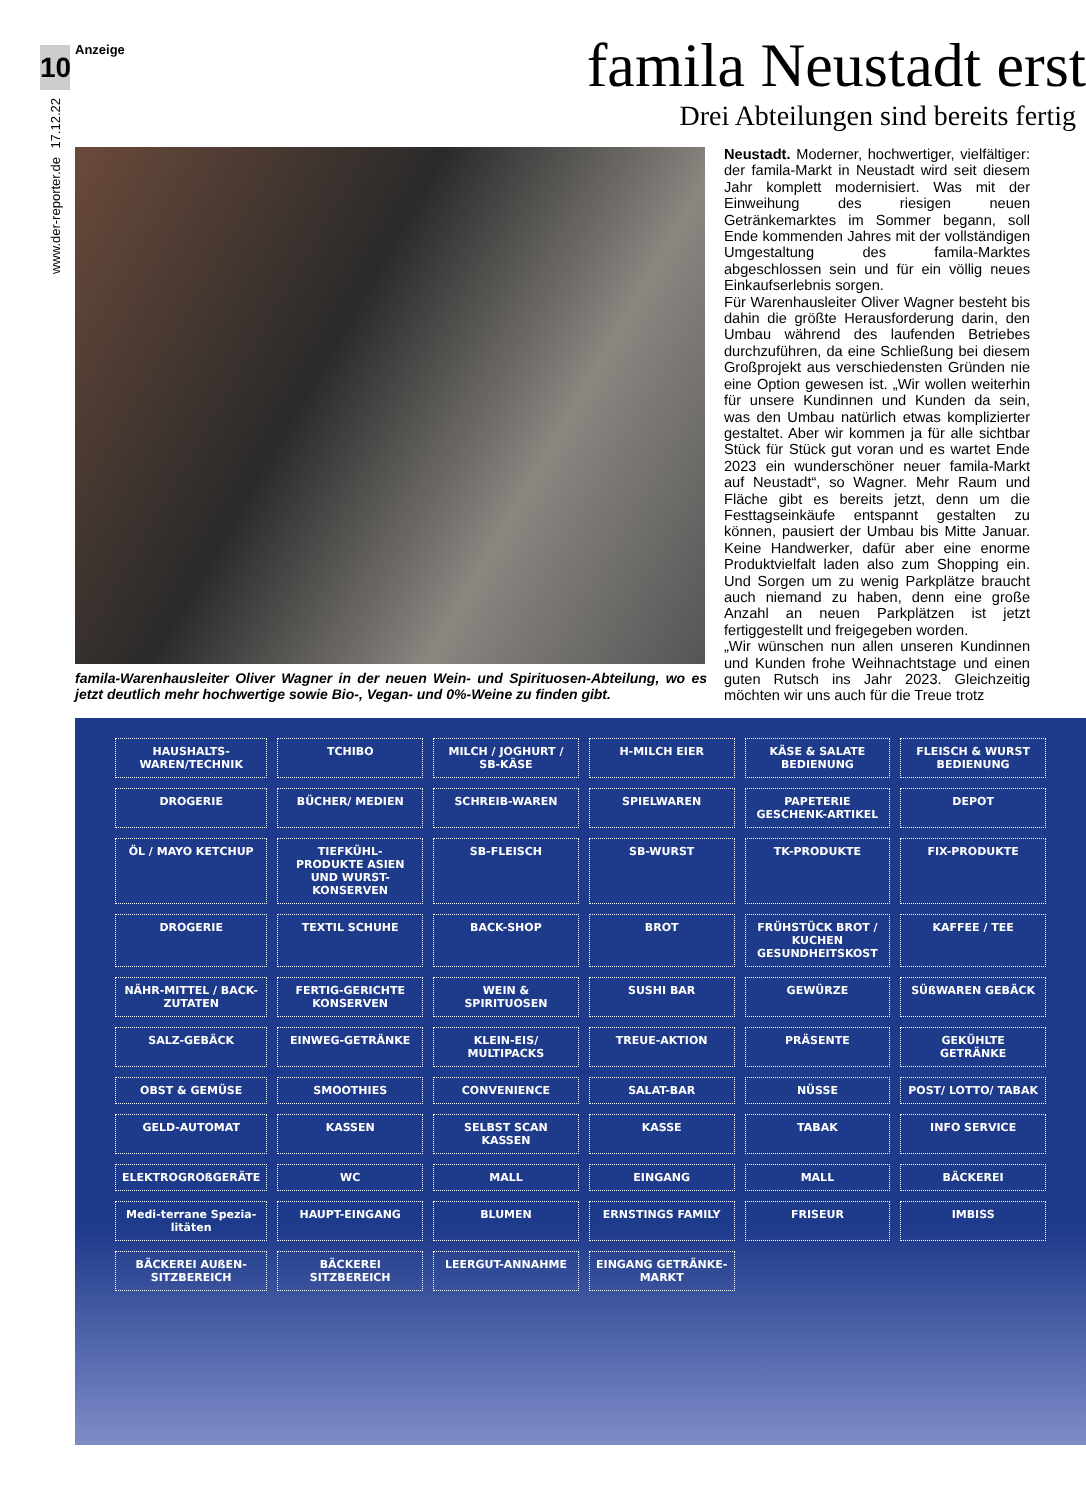10
17.12.22
www.der-reporter.de
Anzeige famila Neustadt erst
Drei Abteilungen sind bereits fertig
famila-Warenhausleiter Oliver Wagner in der neuen Wein- und Spirituosen-Abteilung, wo es jetzt deutlich mehr hochwertige sowie Bio-, Vegan- und 0%-Weine zu finden gibt.
Neustadt. Moderner, hochwertiger, vielfältiger: der famila-Markt in Neustadt wird seit diesem Jahr komplett modernisiert. Was mit der Einweihung des riesigen neuen Getränkemarktes im Sommer begann, soll Ende kommenden Jahres mit der vollständigen Umgestaltung des famila-Marktes abgeschlossen sein und für ein völlig neues Einkaufserlebnis sorgen.
Für Warenhausleiter Oliver Wagner besteht bis dahin die größte Herausforderung darin, den Umbau während des laufenden Betriebes durchzuführen, da eine Schließung bei diesem Großprojekt aus verschiedensten Gründen nie eine Option gewesen ist. „Wir wollen weiterhin für unsere Kundinnen und Kunden da sein, was den Umbau natürlich etwas komplizierter gestaltet. Aber wir kommen ja für alle sichtbar Stück für Stück gut voran und es wartet Ende 2023 ein wunderschöner neuer famila-Markt auf Neustadt“, so Wagner. Mehr Raum und Fläche gibt es bereits jetzt, denn um die Festtagseinkäufe entspannt gestalten zu können, pausiert der Umbau bis Mitte Januar. Keine Handwerker, dafür aber eine enorme Produktvielfalt laden also zum Shopping ein. Und Sorgen um zu wenig Parkplätze braucht auch niemand zu haben, denn eine große Anzahl an neuen Parkplätzen ist jetzt fertiggestellt und freigegeben worden.
„Wir wünschen nun allen unseren Kundinnen und Kunden frohe Weihnachtstage und einen guten Rutsch ins Jahr 2023. Gleichzeitig möchten wir uns auch für die Treue trotz
HAUSHALTS-WAREN/TECHNIK
TCHIBO
MILCH / JOGHURT / SB-KÄSE
H-MILCH EIER
KÄSE & SALATE BEDIENUNG
FLEISCH & WURST BEDIENUNG
DROGERIE
BÜCHER/ MEDIEN
SCHREIB-WAREN
SPIELWAREN
PAPETERIE GESCHENK-ARTIKEL
DEPOT
ÖL / MAYO KETCHUP
TIEFKÜHL-PRODUKTE ASIEN UND WURST-KONSERVEN
SB-FLEISCH
SB-WURST
TK-PRODUKTE
FIX-PRODUKTE
DROGERIE
TEXTIL SCHUHE
BACK-SHOP
BROT
FRÜHSTÜCK BROT / KUCHEN GESUNDHEITSKOST
KAFFEE / TEE
NÄHR-MITTEL / BACK-ZUTATEN
FERTIG-GERICHTE KONSERVEN
WEIN & SPIRITUOSEN
SUSHI BAR
GEWÜRZE
SÜßWAREN GEBÄCK
SALZ-GEBÄCK
EINWEG-GETRÄNKE
KLEIN-EIS/ MULTIPACKS
TREUE-AKTION
PRÄSENTE
GEKÜHLTE GETRÄNKE
OBST & GEMÜSE
SMOOTHIES
CONVENIENCE
SALAT-BAR
NÜSSE
POST/ LOTTO/ TABAK
GELD-AUTOMAT
KASSEN
SELBST SCAN KASSEN
KASSE
TABAK
INFO SERVICE
ELEKTROGROßGERÄTE
WC
MALL
EINGANG
MALL
BÄCKEREI
Medi-terrane Spezia-litäten
HAUPT-EINGANG
BLUMEN
ERNSTINGS FAMILY
FRISEUR
IMBISS
BÄCKEREI AUßEN-SITZBEREICH
BÄCKEREI SITZBEREICH
LEERGUT-ANNAHME
EINGANG GETRÄNKE-MARKT